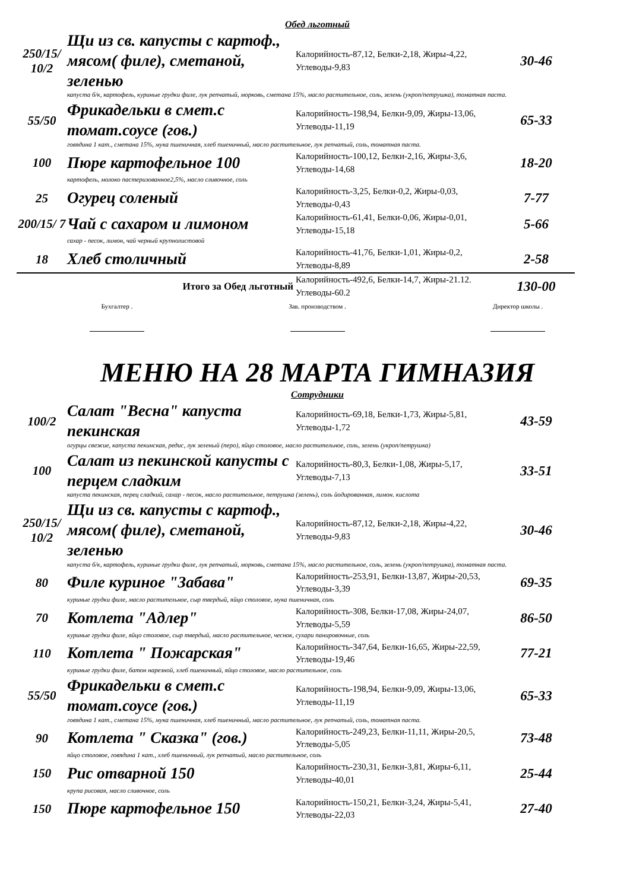Обед льготный
| 250/15/ 10/2 | Щи из св. капусты с картоф., мясом( филе), сметаной, зеленью | Калорийность-87,12, Белки-2,18, Жиры-4,22, Углеводы-9,83 | 30-46 |
| | капуста б/к, картофель, куриные грудки филе, лук репчатый, морковь, сметана 15%, масло растительное, соль, зелень (укроп/петрушка), томатная паста. | | |
| 55/50 | Фрикадельки в смет.с томат.соусе (гов.) | Калорийность-198,94, Белки-9,09, Жиры-13,06, Углеводы-11,19 | 65-33 |
| | говядина 1 кат., сметана 15%, мука пшеничная, хлеб пшеничный, масло растительное, лук репчатый, соль, томатная паста. | | |
| 100 | Пюре картофельное 100 | Калорийность-100,12, Белки-2,16, Жиры-3,6, Углеводы-14,68 | 18-20 |
| | картофель, молоко пастеризованное2,5%, масло сливочное, соль | | |
| 25 | Огурец соленый | Калорийность-3,25, Белки-0,2, Жиры-0,03, Углеводы-0,43 | 7-77 |
| 200/15/ 7 | Чай с сахаром и лимоном | Калорийность-61,41, Белки-0,06, Жиры-0,01, Углеводы-15,18 | 5-66 |
| | сахар - песок, лимон, чай черный крупнолистовой | | |
| 18 | Хлеб столичный | Калорийность-41,76, Белки-1,01, Жиры-0,2, Углеводы-8,89 | 2-58 |
| Итого за Обед льготный | | Калорийность-492,6, Белки-14,7, Жиры-21.12. Углеводы-60.2 | 130-00 |
Бухгалтер .
Зав. производством .
Директор школы .
МЕНЮ НА 28 МАРТА ГИМНАЗИЯ
Сотрудники
| 100/2 | Салат "Весна" капуста пекинская | Калорийность-69,18, Белки-1,73, Жиры-5,81, Углеводы-1,72 | 43-59 |
| | огурцы свежие, капуста пекинская, редис, лук зеленый (перо), яйцо столовое, масло растительное, соль, зелень (укроп/петрушка) | | |
| 100 | Салат из пекинской капусты с перцем сладким | Калорийность-80,3, Белки-1,08, Жиры-5,17, Углеводы-7,13 | 33-51 |
| | капуста пекинская, перец сладкий, сахар - песок, масло растительное, петрушка (зелень), соль йодированная, лимон. кислота | | |
| 250/15/ 10/2 | Щи из св. капусты с картоф., мясом( филе), сметаной, зеленью | Калорийность-87,12, Белки-2,18, Жиры-4,22, Углеводы-9,83 | 30-46 |
| | капуста б/к, картофель, куриные грудки филе, лук репчатый, морковь, сметана 15%, масло растительное, соль, зелень (укроп/петрушка), томатная паста. | | |
| 80 | Филе куриное "Забава" | Калорийность-253,91, Белки-13,87, Жиры-20,53, Углеводы-3,39 | 69-35 |
| | куриные грудки филе, масло растительное, сыр твердый, яйцо столовое, мука пшеничная, соль | | |
| 70 | Котлета "Адлер" | Калорийность-308, Белки-17,08, Жиры-24,07, Углеводы-5,59 | 86-50 |
| | куриные грудки филе, яйцо столовое, сыр твердый, масло растительное, чеснок, сухари панировочные, соль | | |
| 110 | Котлета " Пожарская" | Калорийность-347,64, Белки-16,65, Жиры-22,59, Углеводы-19,46 | 77-21 |
| | куриные грудки филе, батон нарезной, хлеб пшеничный, яйцо столовое, масло растительное, соль | | |
| 55/50 | Фрикадельки в смет.с томат.соусе (гов.) | Калорийность-198,94, Белки-9,09, Жиры-13,06, Углеводы-11,19 | 65-33 |
| | говядина 1 кат., сметана 15%, мука пшеничная, хлеб пшеничный, масло растительное, лук репчатый, соль, томатная паста. | | |
| 90 | Котлета " Сказка" (гов.) | Калорийность-249,23, Белки-11,11, Жиры-20,5, Углеводы-5,05 | 73-48 |
| | яйцо столовое, говядина 1 кат., хлеб пшеничный, лук репчатый, масло растительное, соль | | |
| 150 | Рис отварной 150 | Калорийность-230,31, Белки-3,81, Жиры-6,11, Углеводы-40,01 | 25-44 |
| | крупа рисовая, масло сливочное, соль | | |
| 150 | Пюре картофельное 150 | Калорийность-150,21, Белки-3,24, Жиры-5,41, Углеводы-22,03 | 27-40 |